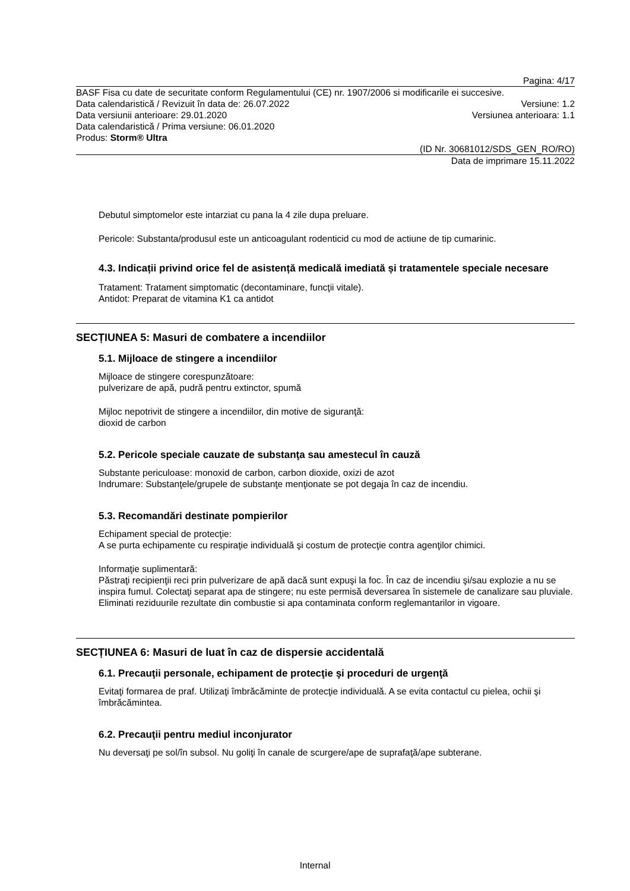Pagina: 4/17
BASF Fisa cu date de securitate conform Regulamentului (CE) nr. 1907/2006 si modificarile ei succesive.
Data calendaristică / Revizuit în data de: 26.07.2022 Versiune: 1.2
Data versiunii anterioare: 29.01.2020 Versiunea anterioara: 1.1
Data calendaristică / Prima versiune: 06.01.2020
Produs: Storm® Ultra
(ID Nr. 30681012/SDS_GEN_RO/RO)
Data de imprimare 15.11.2022
Debutul simptomelor este intarziat cu pana la 4 zile dupa preluare.
Pericole: Substanta/produsul este un anticoagulant rodenticid cu mod de actiune de tip cumarinic.
4.3. Indicații privind orice fel de asistență medicală imediată și tratamentele speciale necesare
Tratament: Tratament simptomatic (decontaminare, funcţii vitale).
Antidot: Preparat de vitamina K1 ca antidot
SECȚIUNEA 5: Masuri de combatere a incendiilor
5.1. Mijloace de stingere a incendiilor
Mijloace de stingere corespunzătoare:
pulverizare de apă, pudră pentru extinctor, spumă
Mijloc nepotrivit de stingere a incendiilor, din motive de siguranţă:
dioxid de carbon
5.2. Pericole speciale cauzate de substanţa sau amestecul în cauză
Substante periculoase: monoxid de carbon, carbon dioxide, oxizi de azot
Indrumare: Substanţele/grupele de substanţe menţionate se pot degaja în caz de incendiu.
5.3. Recomandări destinate pompierilor
Echipament special de protecţie:
A se purta echipamente cu respiraţie individuală şi costum de protecţie contra agenţilor chimici.
Informaţie suplimentară:
Păstraţi recipienţii reci prin pulverizare de apă dacă sunt expuşi la foc. În caz de incendiu şi/sau explozie a nu se inspira fumul. Colectaţi separat apa de stingere; nu este permisă deversarea în sistemele de canalizare sau pluviale. Eliminati reziduurile rezultate din combustie si apa contaminata conform reglemantarilor in vigoare.
SECȚIUNEA 6: Masuri de luat în caz de dispersie accidentală
6.1. Precauţii personale, echipament de protecţie şi proceduri de urgenţă
Evitaţi formarea de praf. Utilizaţi îmbrăcăminte de protecţie individuală. A se evita contactul cu pielea, ochii şi îmbrăcămintea.
6.2. Precauţii pentru mediul inconjurator
Nu deversaţi pe sol/în subsol. Nu goliţi în canale de scurgere/ape de suprafaţă/ape subterane.
Internal